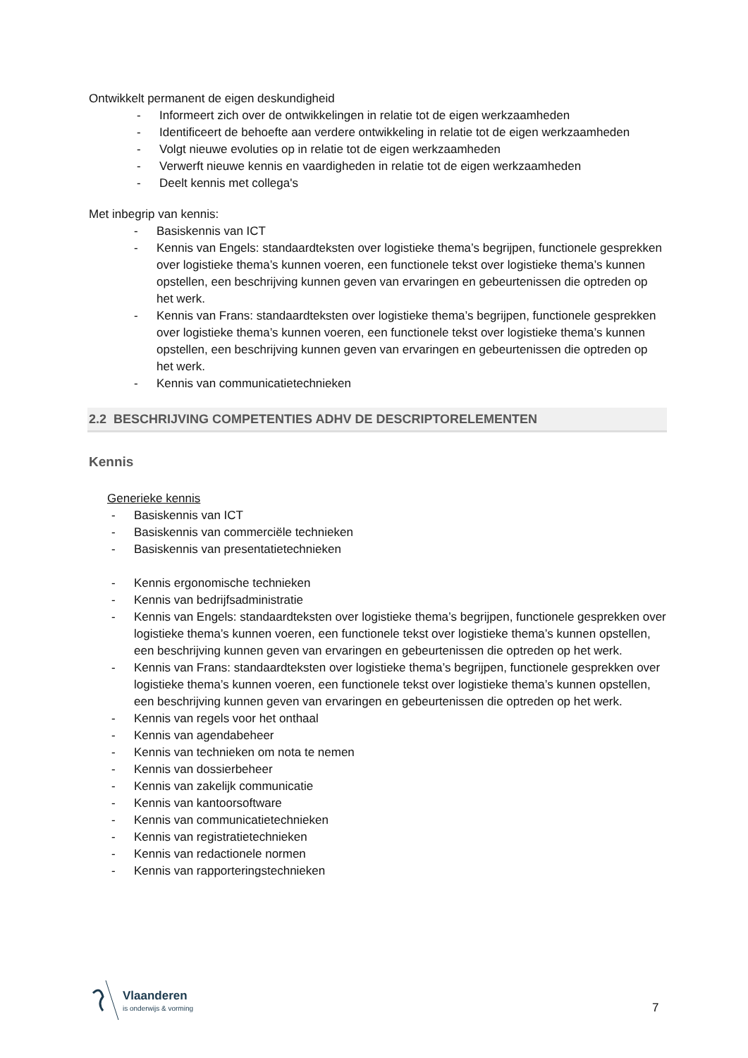Ontwikkelt permanent de eigen deskundigheid
- Informeert zich over de ontwikkelingen in relatie tot de eigen werkzaamheden
- Identificeert de behoefte aan verdere ontwikkeling in relatie tot de eigen werkzaamheden
- Volgt nieuwe evoluties op in relatie tot de eigen werkzaamheden
- Verwerft nieuwe kennis en vaardigheden in relatie tot de eigen werkzaamheden
- Deelt kennis met collega's
Met inbegrip van kennis:
- Basiskennis van ICT
- Kennis van Engels: standaardteksten over logistieke thema’s begrijpen, functionele gesprekken over logistieke thema’s kunnen voeren, een functionele tekst over logistieke thema’s kunnen opstellen, een beschrijving kunnen geven van ervaringen en gebeurtenissen die optreden op het werk.
- Kennis van Frans: standaardteksten over logistieke thema’s begrijpen, functionele gesprekken over logistieke thema’s kunnen voeren, een functionele tekst over logistieke thema’s kunnen opstellen, een beschrijving kunnen geven van ervaringen en gebeurtenissen die optreden op het werk.
- Kennis van communicatietechnieken
2.2 BESCHRIJVING COMPETENTIES ADHV DE DESCRIPTORELEMENTEN
Kennis
Generieke kennis
- Basiskennis van ICT
- Basiskennis van commerciële technieken
- Basiskennis van presentatietechnieken
- Kennis ergonomische technieken
- Kennis van bedrijfsadministratie
- Kennis van Engels: standaardteksten over logistieke thema’s begrijpen, functionele gesprekken over logistieke thema’s kunnen voeren, een functionele tekst over logistieke thema’s kunnen opstellen, een beschrijving kunnen geven van ervaringen en gebeurtenissen die optreden op het werk.
- Kennis van Frans: standaardteksten over logistieke thema’s begrijpen, functionele gesprekken over logistieke thema’s kunnen voeren, een functionele tekst over logistieke thema’s kunnen opstellen, een beschrijving kunnen geven van ervaringen en gebeurtenissen die optreden op het werk.
- Kennis van regels voor het onthaal
- Kennis van agendabeheer
- Kennis van technieken om nota te nemen
- Kennis van dossierbeheer
- Kennis van zakelijk communicatie
- Kennis van kantoorsoftware
- Kennis van communicatietechnieken
- Kennis van registratietechnieken
- Kennis van redactionele normen
- Kennis van rapporteringstechnieken
Vlaanderen
is onderwijs & vorming
7